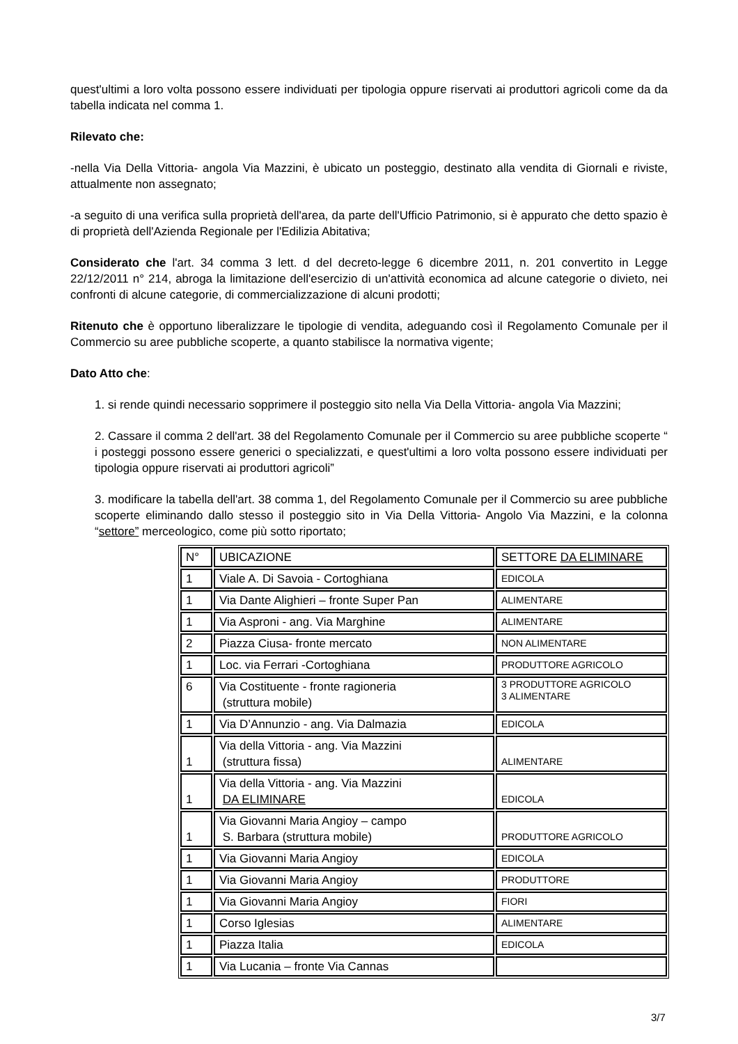quest'ultimi a loro volta possono essere individuati per tipologia oppure riservati ai produttori agricoli come da da tabella indicata nel comma 1.
Rilevato che:
-nella Via Della Vittoria- angola Via Mazzini, è ubicato un posteggio, destinato alla vendita di Giornali e riviste, attualmente non assegnato;
-a seguito di una verifica sulla proprietà dell'area, da parte dell'Ufficio Patrimonio, si è appurato che detto spazio è di proprietà dell'Azienda Regionale per l'Edilizia Abitativa;
Considerato che l'art. 34 comma 3 lett. d del decreto-legge 6 dicembre 2011, n. 201 convertito in Legge 22/12/2011 n° 214, abroga la limitazione dell'esercizio di un'attività economica ad alcune categorie o divieto, nei confronti di alcune categorie, di commercializzazione di alcuni prodotti;
Ritenuto che è opportuno liberalizzare le tipologie di vendita, adeguando così il Regolamento Comunale per il Commercio su aree pubbliche scoperte, a quanto stabilisce la normativa vigente;
Dato Atto che:
1. si rende quindi necessario sopprimere il posteggio sito nella Via Della Vittoria- angola Via Mazzini;
2. Cassare il comma 2 dell'art. 38 del Regolamento Comunale per il Commercio su aree pubbliche scoperte “ i posteggi possono essere generici o specializzati, e quest'ultimi a loro volta possono essere individuati per tipologia oppure riservati ai produttori agricoli”
3. modificare la tabella dell'art. 38 comma 1, del Regolamento Comunale per il Commercio su aree pubbliche scoperte eliminando dallo stesso il posteggio sito in Via Della Vittoria- Angolo Via Mazzini, e la colonna “settore” merceologico, come più sotto riportato;
| N° | UBICAZIONE | SETTORE DA ELIMINARE |
| 1 | Viale A. Di Savoia - Cortoghiana | EDICOLA |
| 1 | Via Dante Alighieri – fronte Super Pan | ALIMENTARE |
| 1 | Via Asproni - ang. Via Marghine | ALIMENTARE |
| 2 | Piazza Ciusa- fronte mercato | NON ALIMENTARE |
| 1 | Loc. via Ferrari -Cortoghiana | PRODUTTORE AGRICOLO |
| 6 | Via Costituente - fronte ragioneria (struttura mobile) | 3 PRODUTTORE AGRICOLO 3 ALIMENTARE |
| 1 | Via D’Annunzio - ang. Via Dalmazia | EDICOLA |
| 1 | Via della Vittoria - ang. Via Mazzini (struttura fissa) | ALIMENTARE |
| 1 | Via della Vittoria - ang. Via Mazzini DA ELIMINARE | EDICOLA |
| 1 | Via Giovanni Maria Angioy – campo S. Barbara (struttura mobile) | PRODUTTORE AGRICOLO |
| 1 | Via Giovanni Maria Angioy | EDICOLA |
| 1 | Via Giovanni Maria Angioy | PRODUTTORE |
| 1 | Via Giovanni Maria Angioy | FIORI |
| 1 | Corso Iglesias | ALIMENTARE |
| 1 | Piazza Italia | EDICOLA |
| 1 | Via Lucania – fronte Via Cannas | |
3/7